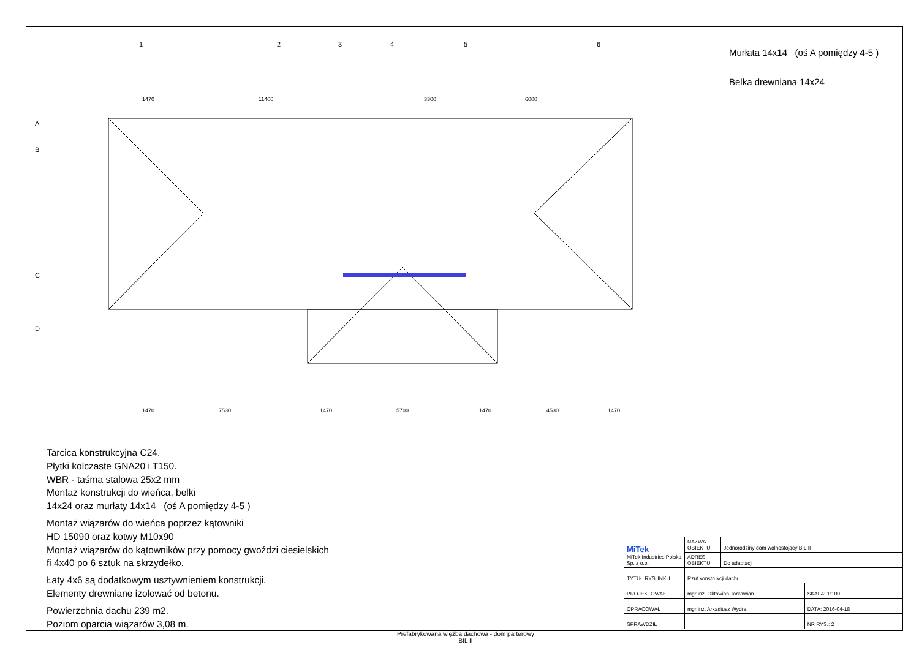1470
11400
3300
6000
1470
7530
1470
5700
1470
4530
1470
1
2
3
4
5
6
A
B
C
D
Murłata 14x14 (oś A pomiędzy 4-5 )
Belka drewniana 14x24
Tarcica konstrukcyjna C24.
Płytki kolczaste GNA20 i T150.
WBR - taśma stalowa 25x2 mm
Montaż konstrukcji do wieńca, belki
14x24 oraz murłaty 14x14 (oś A pomiędzy 4-5 )
Montaż wiązarów do wieńca poprzez kątowniki
HD 15090 oraz kotwy M10x90
Montaż wiązarów do kątowników przy pomocy gwoździ ciesielskich
fi 4x40 po 6 sztuk na skrzydełko.
Łaty 4x6 są dodatkowym usztywnieniem konstrukcji.
Elementy drewniane izolować od betonu.
Powierzchnia dachu 239 m2.
Poziom oparcia wiązarów 3,08 m.
| MiTek MiTek Industries Polska Sp. z o.o. | NAZWA OBIEKTU | Jednorodziny dom wolnostojący BIL II | | |
| | ADRES OBIEKTU | Do adaptacji | | |
| TYTUŁ RYSUNKU | Rzut konstrukcji dachu | | | |
| PROJEKTOWAŁ | mgr inż. Oktawian Tarkawian | | | SKALA: 1:100 |
| OPRACOWAŁ | mgr inż. Arkadiusz Wydra | | | DATA: 2016-04-18 |
| SPRAWDZIŁ | | | | NR RYS.: 2 |
Prefabrykowana więźba dachowa - dom parterowy
BIL II